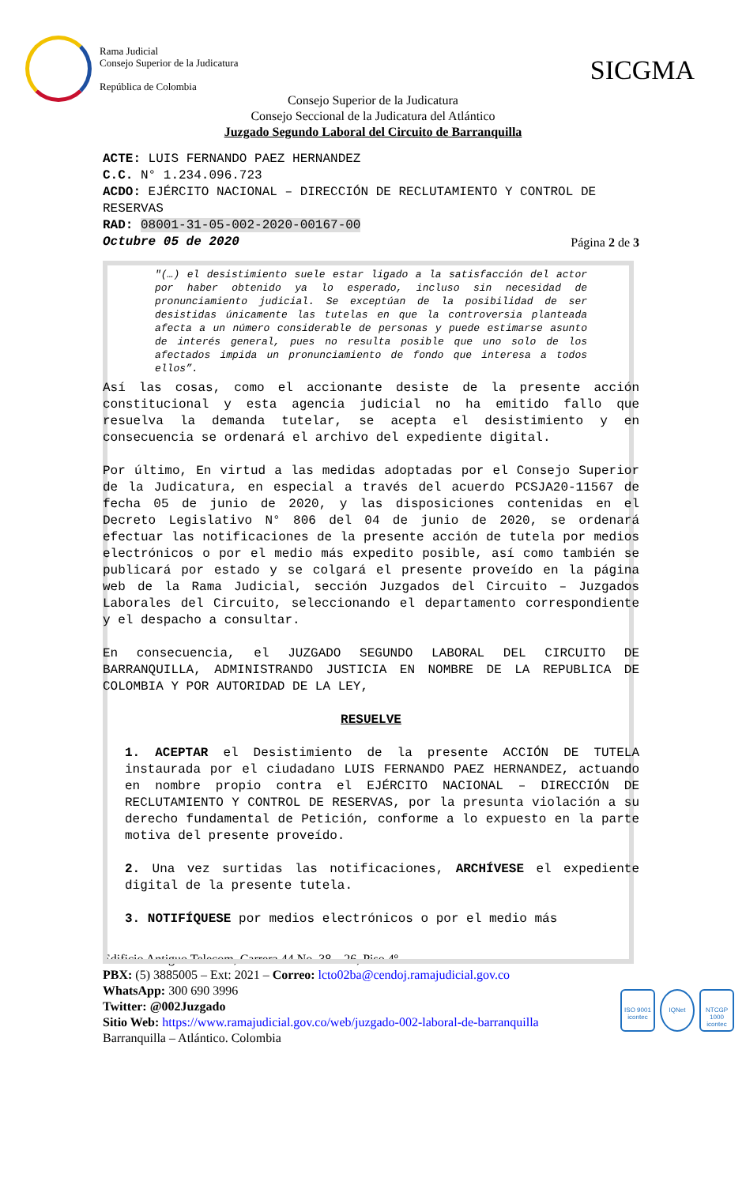Rama Judicial
Consejo Superior de la Judicatura
República de Colombia
SICGMA
Consejo Superior de la Judicatura
Consejo Seccional de la Judicatura del Atlántico
Juzgado Segundo Laboral del Circuito de Barranquilla
ACTE: LUIS FERNANDO PAEZ HERNANDEZ
C.C. N° 1.234.096.723
ACDO: EJÉRCITO NACIONAL – DIRECCIÓN DE RECLUTAMIENTO Y CONTROL DE RESERVAS
RAD: 08001-31-05-002-2020-00167-00
Octubre 05 de 2020 Página 2 de 3
"(…) el desistimiento suele estar ligado a la satisfacción del actor por haber obtenido ya lo esperado, incluso sin necesidad de pronunciamiento judicial. Se exceptúan de la posibilidad de ser desistidas únicamente las tutelas en que la controversia planteada afecta a un número considerable de personas y puede estimarse asunto de interés general, pues no resulta posible que uno solo de los afectados impida un pronunciamiento de fondo que interesa a todos ellos”.
Así las cosas, como el accionante desiste de la presente acción constitucional y esta agencia judicial no ha emitido fallo que resuelva la demanda tutelar, se acepta el desistimiento y en consecuencia se ordenará el archivo del expediente digital.
Por último, En virtud a las medidas adoptadas por el Consejo Superior de la Judicatura, en especial a través del acuerdo PCSJA20-11567 de fecha 05 de junio de 2020, y las disposiciones contenidas en el Decreto Legislativo N° 806 del 04 de junio de 2020, se ordenará efectuar las notificaciones de la presente acción de tutela por medios electrónicos o por el medio más expedito posible, así como también se publicará por estado y se colgará el presente proveído en la página web de la Rama Judicial, sección Juzgados del Circuito – Juzgados Laborales del Circuito, seleccionando el departamento correspondiente y el despacho a consultar.
En consecuencia, el JUZGADO SEGUNDO LABORAL DEL CIRCUITO DE BARRANQUILLA, ADMINISTRANDO JUSTICIA EN NOMBRE DE LA REPUBLICA DE COLOMBIA Y POR AUTORIDAD DE LA LEY,
RESUELVE
1. ACEPTAR el Desistimiento de la presente ACCIÓN DE TUTELA instaurada por el ciudadano LUIS FERNANDO PAEZ HERNANDEZ, actuando en nombre propio contra el EJÉRCITO NACIONAL – DIRECCIÓN DE RECLUTAMIENTO Y CONTROL DE RESERVAS, por la presunta violación a su derecho fundamental de Petición, conforme a lo expuesto en la parte motiva del presente proveído.
2. Una vez surtidas las notificaciones, ARCHÍVESE el expediente digital de la presente tutela.
3. NOTIFÍQUESE por medios electrónicos o por el medio más
Edificio Antiguo Telecom, Carrera 44 No. 38 – 26, Piso 4º
PBX: (5) 3885005 – Ext: 2021 – Correo: lcto02ba@cendoj.ramajudicial.gov.co
WhatsApp: 300 690 3996
Twitter: @002Juzgado
Sitio Web: https://www.ramajudicial.gov.co/web/juzgado-002-laboral-de-barranquilla
Barranquilla – Atlántico. Colombia
ISO 9001 icontec
IQNet NTCGP 1000 icontec